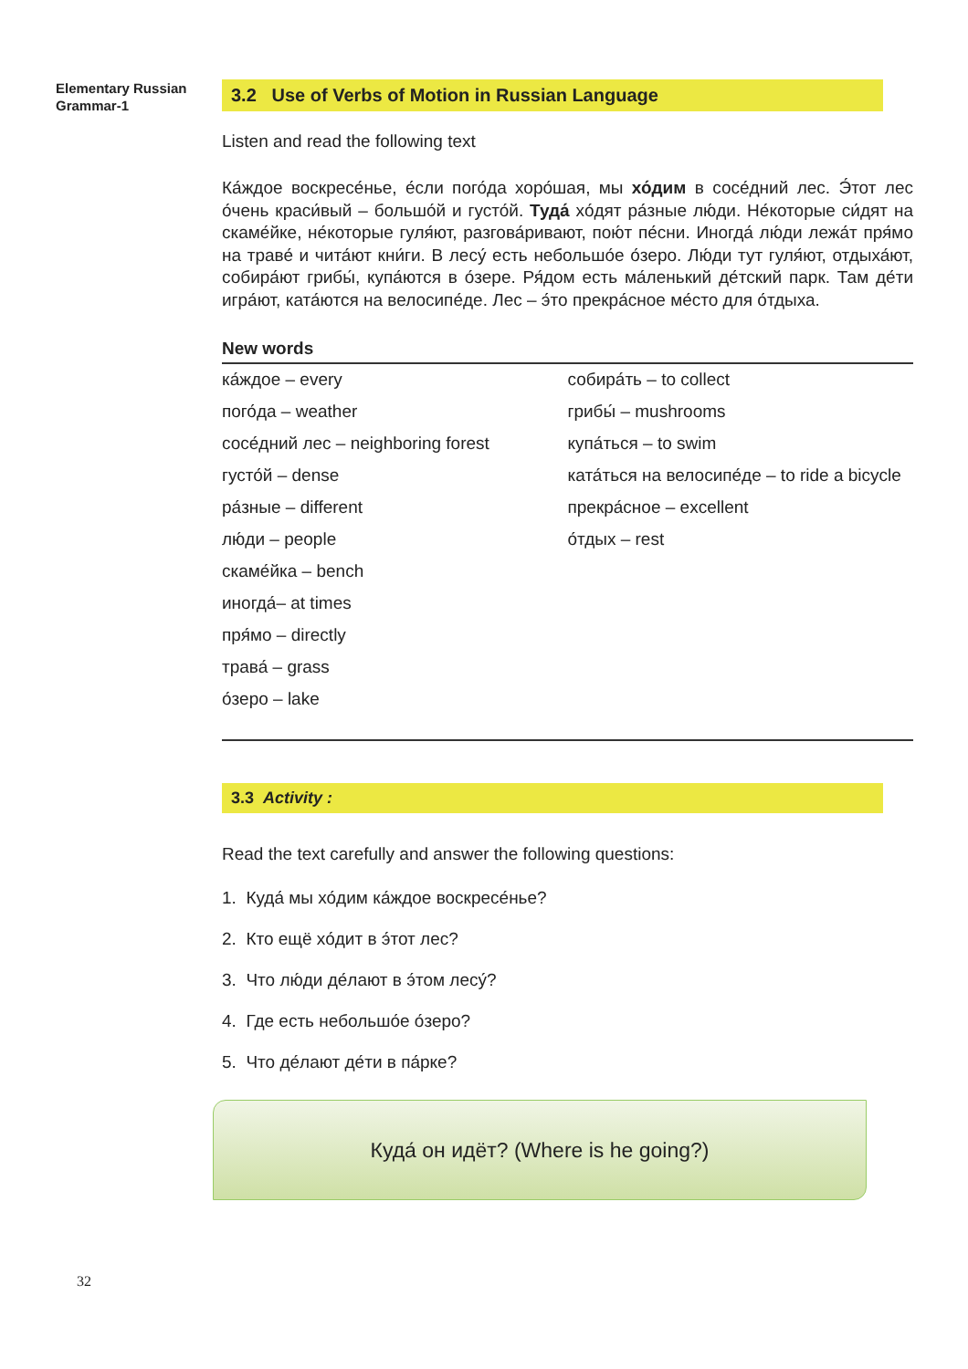Elementary Russian
Grammar-1
3.2 Use of Verbs of Motion in Russian Language
Listen and read the following text
Ка́ждое воскресе́нье, е́сли пого́да хоро́шая, мы хо́дим в сосе́дний лес. Э́тот лес о́чень краси́вый – большо́й и густо́й. Туда́ хо́дят ра́зные лю́ди. Не́которые си́дят на скаме́йке, не́которые гуля́ют, разгова́ривают, пою́т пе́сни. Иногда́ лю́ди лежа́т пря́мо на траве́ и чита́ют кни́ги. В лесу́ есть небольшо́е о́зеро. Лю́ди тут гуля́ют, отдыха́ют, собира́ют грибы́, купа́ются в о́зере. Ря́дом есть ма́ленький де́тский парк. Там де́ти игра́ют, ката́ются на велосипе́де. Лес – э́то прекра́сное ме́сто для о́тдыха.
New words
ка́ждое – every
пого́да – weather
сосе́дний лес – neighboring forest
густо́й – dense
ра́зные – different
лю́ди – people
скаме́йка – bench
иногда́– at times
пря́мо – directly
трава́ – grass
о́зеро – lake
собира́ть – to collect
грибы́ – mushrooms
купа́ться – to swim
ката́ться на велосипе́де – to ride a bicycle
прекра́сное – excellent
о́тдых – rest
3.3 Activity :
Read the text carefully and answer the following questions:
1. Куда́ мы хо́дим ка́ждое воскресе́нье?
2. Кто ещё хо́дит в э́тот лес?
3. Что лю́ди де́лают в э́том лесу́?
4. Где есть небольшо́е о́зеро?
5. Что де́лают де́ти в па́рке?
Куда́ он идёт? (Where is he going?)
32